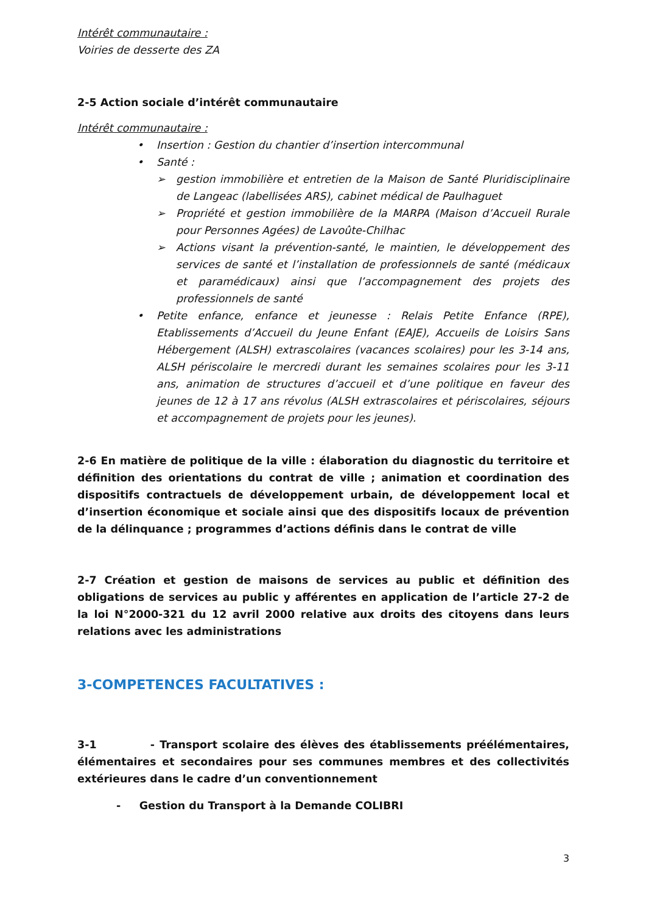Intérêt communautaire :
Voiries de desserte des ZA
2-5 Action sociale d’intérêt communautaire
Intérêt communautaire :
• Insertion : Gestion du chantier d’insertion intercommunal
• Santé :
➢ gestion immobilière et entretien de la Maison de Santé Pluridisciplinaire de Langeac (labellisées ARS), cabinet médical de Paulhaguet
➢ Propriété et gestion immobilière de la MARPA (Maison d’Accueil Rurale pour Personnes Agées) de Lavoûte-Chilhac
➢ Actions visant la prévention-santé, le maintien, le développement des services de santé et l’installation de professionnels de santé (médicaux et paramédicaux) ainsi que l’accompagnement des projets des professionnels de santé
• Petite enfance, enfance et jeunesse : Relais Petite Enfance (RPE), Etablissements d’Accueil du Jeune Enfant (EAJE), Accueils de Loisirs Sans Hébergement (ALSH) extrascolaires (vacances scolaires) pour les 3-14 ans, ALSH périscolaire le mercredi durant les semaines scolaires pour les 3-11 ans, animation de structures d’accueil et d’une politique en faveur des jeunes de 12 à 17 ans révolus (ALSH extrascolaires et périscolaires, séjours et accompagnement de projets pour les jeunes).
2-6 En matière de politique de la ville : élaboration du diagnostic du territoire et définition des orientations du contrat de ville ; animation et coordination des dispositifs contractuels de développement urbain, de développement local et d’insertion économique et sociale ainsi que des dispositifs locaux de prévention de la délinquance ; programmes d’actions définis dans le contrat de ville
2-7 Création et gestion de maisons de services au public et définition des obligations de services au public y afférentes en application de l’article 27-2 de la loi N°2000-321 du 12 avril 2000 relative aux droits des citoyens dans leurs relations avec les administrations
3-COMPETENCES FACULTATIVES :
3-1 - Transport scolaire des élèves des établissements préélémentaires, élémentaires et secondaires pour ses communes membres et des collectivités extérieures dans le cadre d’un conventionnement
- Gestion du Transport à la Demande COLIBRI
3